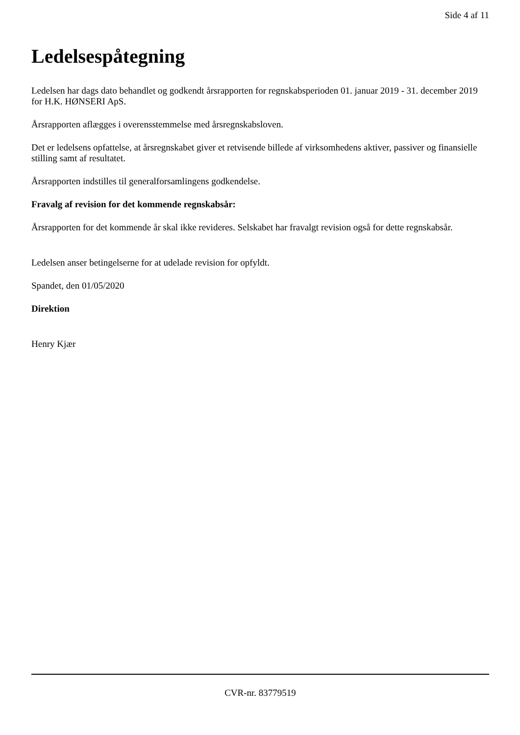Side 4 af 11
Ledelsespåtegning
Ledelsen har dags dato behandlet og godkendt årsrapporten for regnskabsperioden 01. januar 2019 - 31. december 2019 for H.K. HØNSERI ApS.
Årsrapporten aflægges i overensstemmelse med årsregnskabsloven.
Det er ledelsens opfattelse, at årsregnskabet giver et retvisende billede af virksomhedens aktiver, passiver og finansielle stilling samt af resultatet.
Årsrapporten indstilles til generalforsamlingens godkendelse.
Fravalg af revision for det kommende regnskabsår:
Årsrapporten for det kommende år skal ikke revideres. Selskabet har fravalgt revision også for dette regnskabsår.
Ledelsen anser betingelserne for at udelade revision for opfyldt.
Spandet, den 01/05/2020
Direktion
Henry Kjær
CVR-nr. 83779519